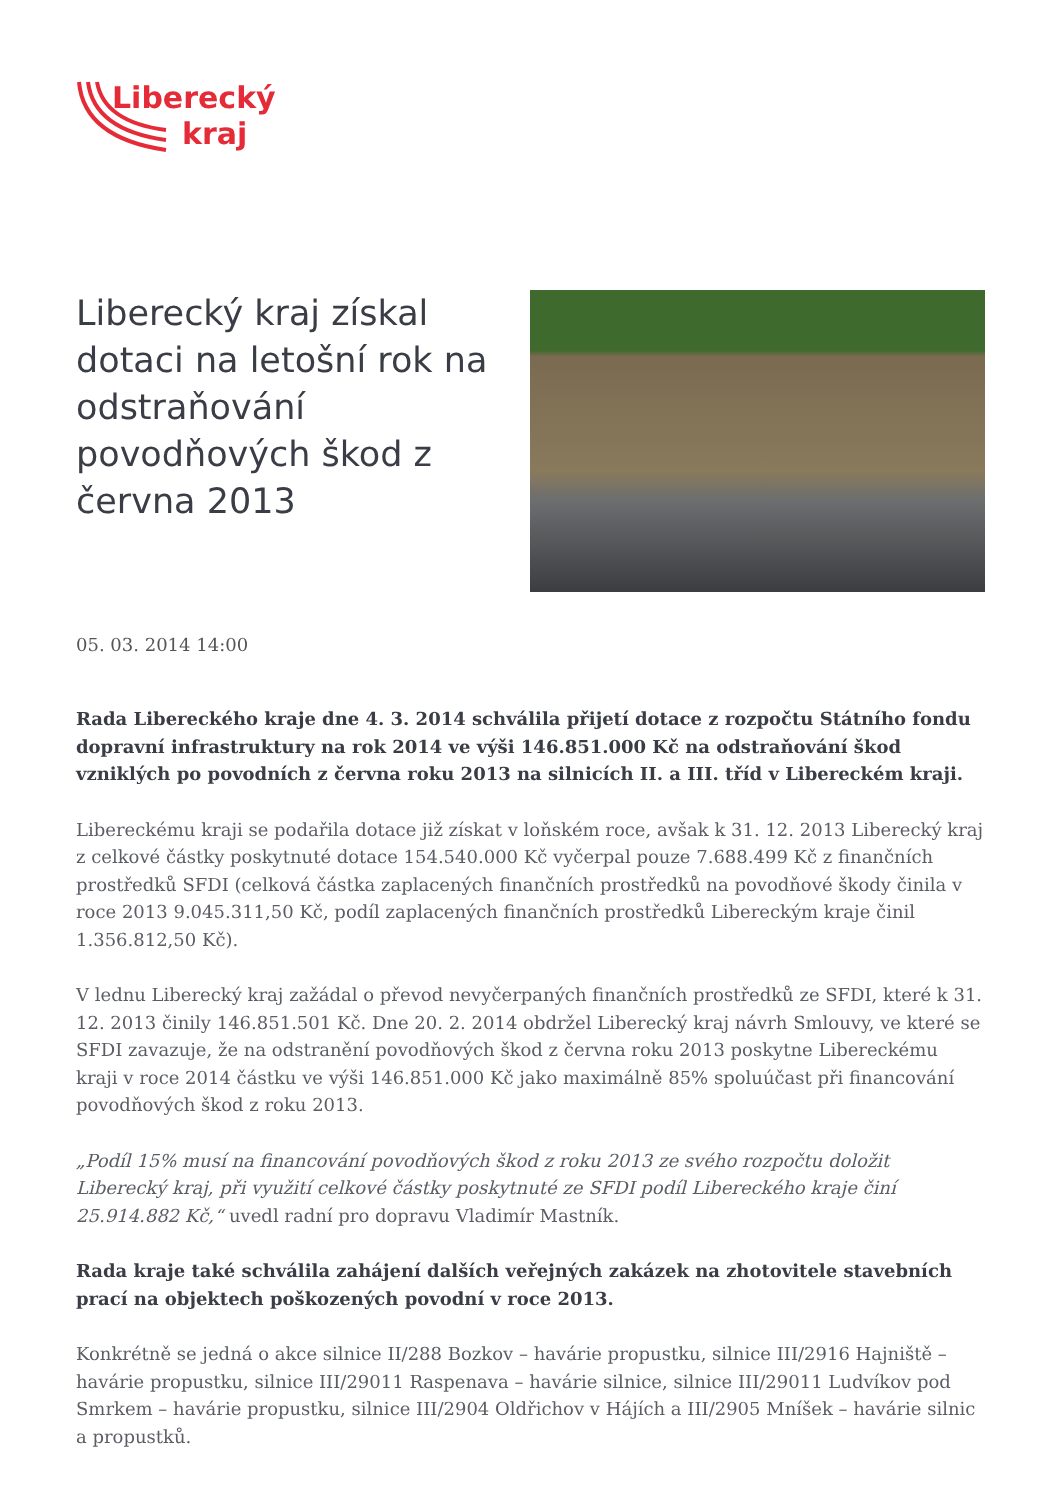Liberecký
kraj
Liberecký kraj získal dotaci na letošní rok na odstraňování povodňových škod z června 2013
05. 03. 2014 14:00
Rada Libereckého kraje dne 4. 3. 2014 schválila přijetí dotace z rozpočtu Státního fondu dopravní infrastruktury na rok 2014 ve výši 146.851.000 Kč na odstraňování škod vzniklých po povodních z června roku 2013 na silnicích II. a III. tříd v Libereckém kraji.
Libereckému kraji se podařila dotace již získat v loňském roce, avšak k 31. 12. 2013 Liberecký kraj z celkové částky poskytnuté dotace 154.540.000 Kč vyčerpal pouze 7.688.499 Kč z finančních prostředků SFDI (celková částka zaplacených finančních prostředků na povodňové škody činila v roce 2013 9.045.311,50 Kč, podíl zaplacených finančních prostředků Libereckým kraje činil 1.356.812,50 Kč).
V lednu Liberecký kraj zažádal o převod nevyčerpaných finančních prostředků ze SFDI, které k 31. 12. 2013 činily 146.851.501 Kč. Dne 20. 2. 2014 obdržel Liberecký kraj návrh Smlouvy, ve které se SFDI zavazuje, že na odstranění povodňových škod z června roku 2013 poskytne Libereckému kraji v roce 2014 částku ve výši 146.851.000 Kč jako maximálně 85% spoluúčast při financování povodňových škod z roku 2013.
„Podíl 15% musí na financování povodňových škod z roku 2013 ze svého rozpočtu doložit Liberecký kraj, při využití celkové částky poskytnuté ze SFDI podíl Libereckého kraje činí 25.914.882 Kč,“ uvedl radní pro dopravu Vladimír Mastník.
Rada kraje také schválila zahájení dalších veřejných zakázek na zhotovitele stavebních prací na objektech poškozených povodní v roce 2013.
Konkrétně se jedná o akce silnice II/288 Bozkov – havárie propustku, silnice III/2916 Hajniště – havárie propustku, silnice III/29011 Raspenava – havárie silnice, silnice III/29011 Ludvíkov pod Smrkem – havárie propustku, silnice III/2904 Oldřichov v Hájích a III/2905 Mníšek – havárie silnic a propustků.